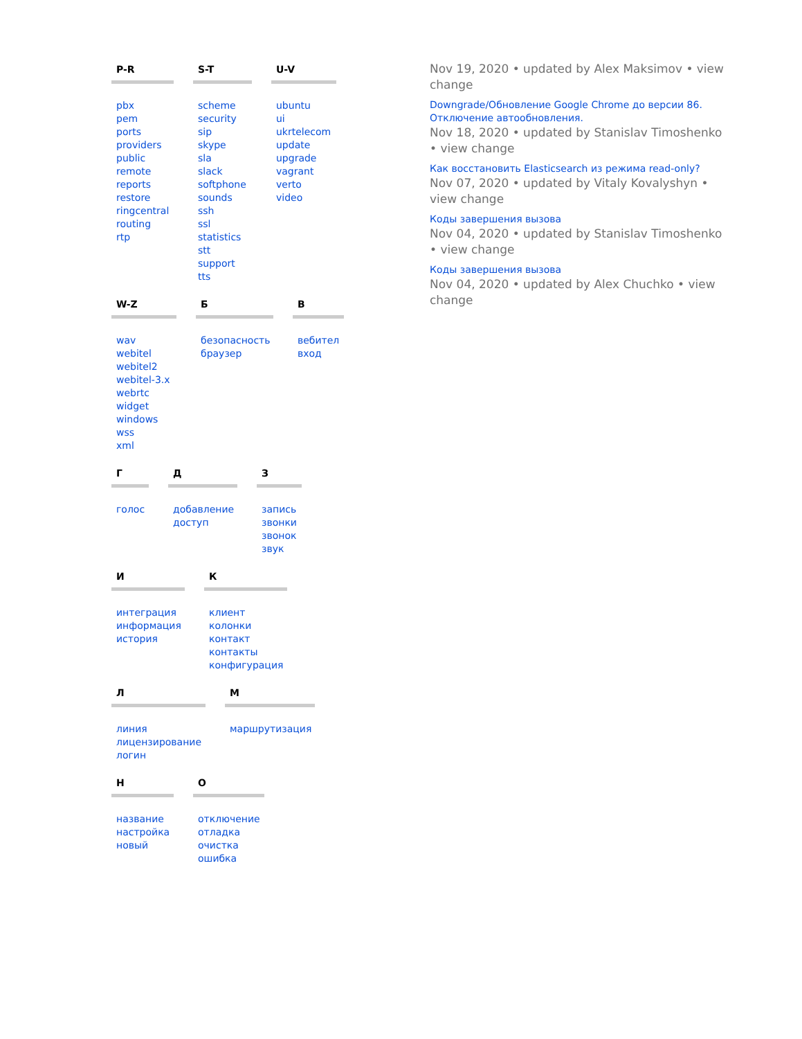P-R
pbx
pem
ports
providers
public
remote
reports
restore
ringcentral
routing
rtp
S-T
scheme
security
sip
skype
sla
slack
softphone
sounds
ssh
ssl
statistics
stt
support
tts
U-V
ubuntu
ui
ukrtelecom
update
upgrade
vagrant
verto
video
W-Z
wav
webitel
webitel2
webitel-3.x
webrtc
widget
windows
wss
xml
Б
безопасность
браузер
В
вебител
вход
Г
голос
Д
добавление
доступ
З
запись
звонки
звонок
звук
И
интеграция
информация
история
К
клиент
колонки
контакт
контакты
конфигурация
Л
линия
лицензирование
логин
М
маршрутизация
Н
название
настройка
новый
О
отключение
отладка
очистка
ошибка
Nov 19, 2020 • updated by Alex Maksimov • view change
Downgrade/Обновление Google Chrome до версии 86. Отключение автообновления.
Nov 18, 2020 • updated by Stanislav Timoshenko • view change
Как восстановить Elasticsearch из режима read-only?
Nov 07, 2020 • updated by Vitaly Kovalyshyn • view change
Коды завершения вызова
Nov 04, 2020 • updated by Stanislav Timoshenko • view change
Коды завершения вызова
Nov 04, 2020 • updated by Alex Chuchko • view change